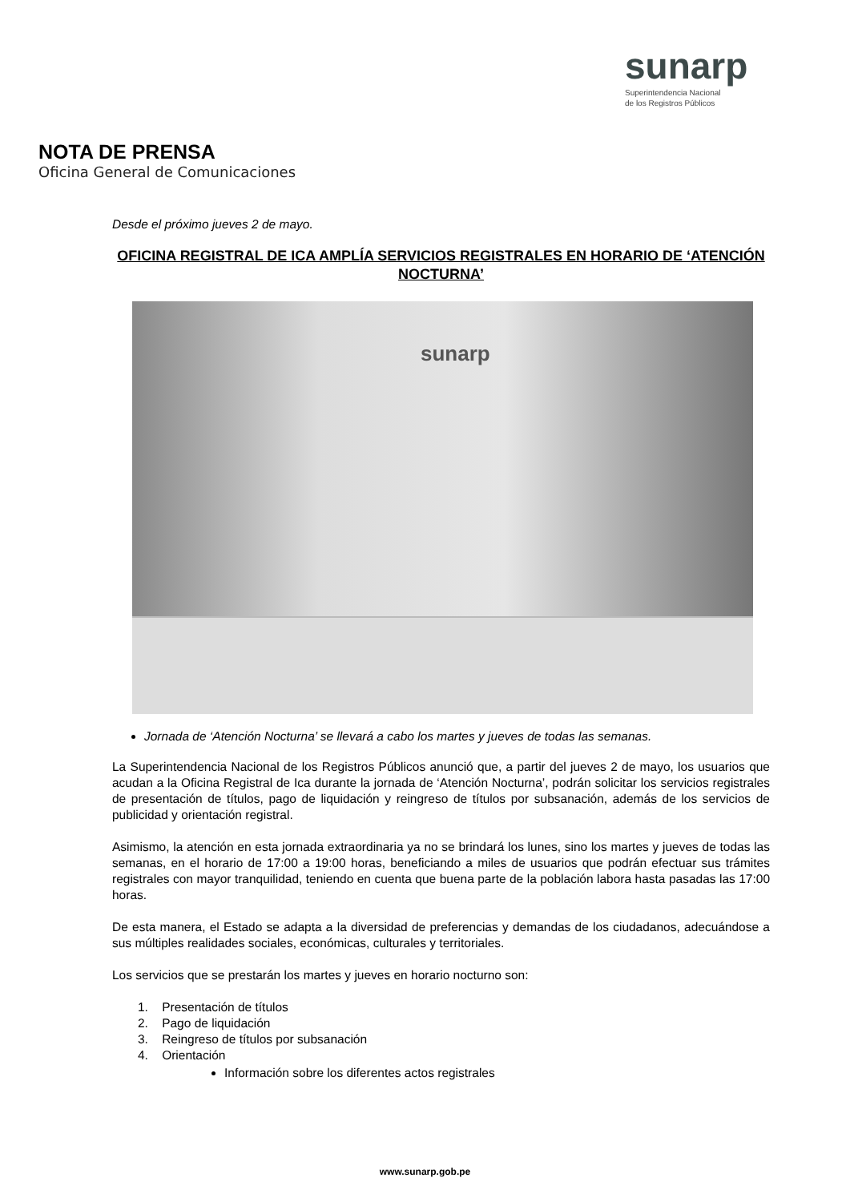sunarp
Superintendencia Nacional
de los Registros Públicos
NOTA DE PRENSA
Oficina General de Comunicaciones
Desde el próximo jueves 2 de mayo.
OFICINA REGISTRAL DE ICA AMPLÍA SERVICIOS REGISTRALES EN HORARIO DE ‘ATENCIÓN NOCTURNA’
sunarp
Jornada de ‘Atención Nocturna’ se llevará a cabo los martes y jueves de todas las semanas.
La Superintendencia Nacional de los Registros Públicos anunció que, a partir del jueves 2 de mayo, los usuarios que acudan a la Oficina Registral de Ica durante la jornada de ‘Atención Nocturna’, podrán solicitar los servicios registrales de presentación de títulos, pago de liquidación y reingreso de títulos por subsanación, además de los servicios de publicidad y orientación registral.
Asimismo, la atención en esta jornada extraordinaria ya no se brindará los lunes, sino los martes y jueves de todas las semanas, en el horario de 17:00 a 19:00 horas, beneficiando a miles de usuarios que podrán efectuar sus trámites registrales con mayor tranquilidad, teniendo en cuenta que buena parte de la población labora hasta pasadas las 17:00 horas.
De esta manera, el Estado se adapta a la diversidad de preferencias y demandas de los ciudadanos, adecuándose a sus múltiples realidades sociales, económicas, culturales y territoriales.
Los servicios que se prestarán los martes y jueves en horario nocturno son:
1. Presentación de títulos
2. Pago de liquidación
3. Reingreso de títulos por subsanación
4. Orientación
Información sobre los diferentes actos registrales
www.sunarp.gob.pe